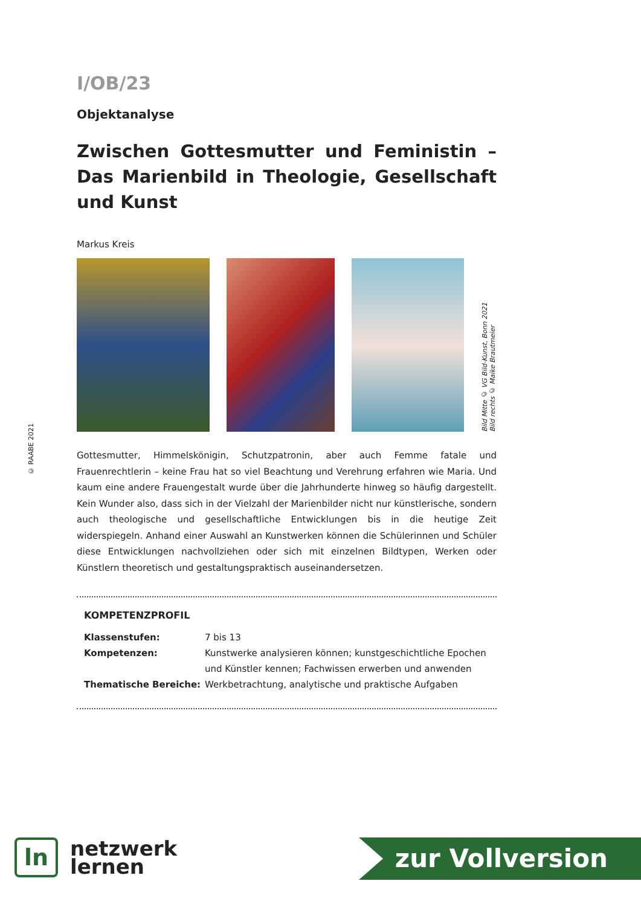© RAABE 2021
I/OB/23
Objektanalyse
Zwischen Gottesmutter und Feministin – Das Marienbild in Theologie, Gesellschaft und Kunst
Markus Kreis
Bild Mitte © VG Bild-Kunst, Bonn 2021
Bild rechts © Maike Brautmeier
Gottesmutter, Himmelskönigin, Schutzpatronin, aber auch Femme fatale und Frauenrechtlerin – keine Frau hat so viel Beachtung und Verehrung erfahren wie Maria. Und kaum eine andere Frauengestalt wurde über die Jahrhunderte hinweg so häufig dargestellt. Kein Wunder also, dass sich in der Vielzahl der Marienbilder nicht nur künstlerische, sondern auch theologische und gesellschaftliche Entwicklungen bis in die heutige Zeit widerspiegeln. Anhand einer Auswahl an Kunstwerken können die Schülerinnen und Schüler diese Entwicklungen nachvollziehen oder sich mit einzelnen Bildtypen, Werken oder Künstlern theoretisch und gestaltungspraktisch auseinandersetzen.
KOMPETENZPROFIL
| Klassenstufen: | 7 bis 13 |
| Kompetenzen: | Kunstwerke analysieren können; kunstgeschichtliche Epochen und Künstler kennen; Fachwissen erwerben und anwenden |
| Thematische Bereiche: | Werkbetrachtung, analytische und praktische Aufgaben |
ln
netzwerk
lernen
zur Vollversion